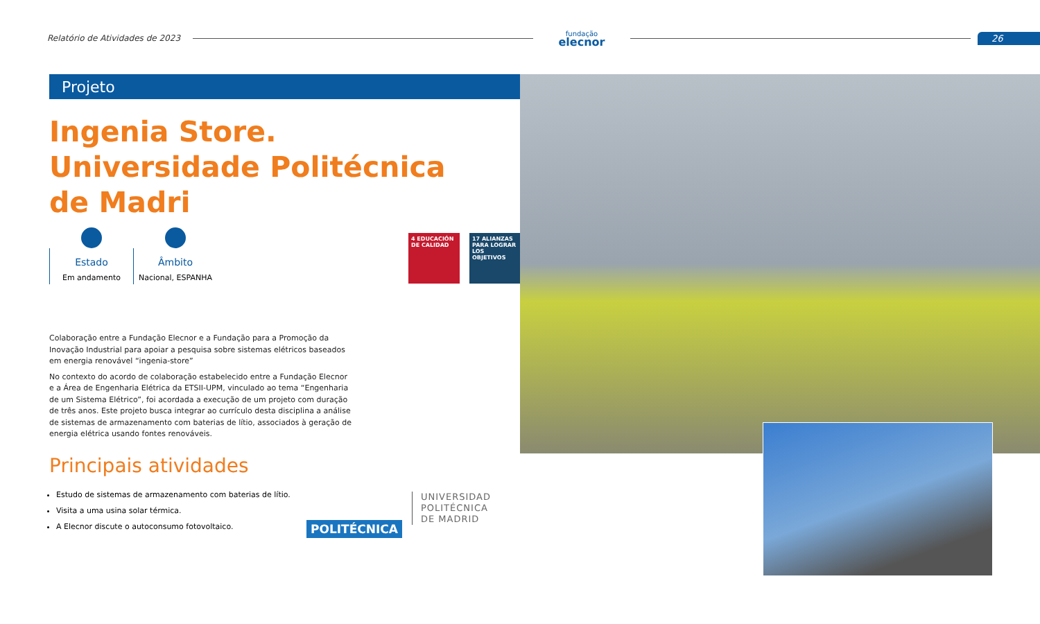Relatório de Atividades de 2023
fundação
elecnor
26
Projeto
Ingenia Store.
Universidade Politécnica
de Madri
Estado
Em andamento
Âmbito
Nacional, ESPANHA
4 EDUCACIÓN DE CALIDAD
17 ALIANZAS PARA LOGRAR LOS OBJETIVOS
Colaboração entre a Fundação Elecnor e a Fundação para a Promoção da Inovação Industrial para apoiar a pesquisa sobre sistemas elétricos baseados em energia renovável “ingenia-store”
No contexto do acordo de colaboração estabelecido entre a Fundação Elecnor e a Área de Engenharia Elétrica da ETSII-UPM, vinculado ao tema “Engenharia de um Sistema Elétrico”, foi acordada a execução de um projeto com duração de três anos. Este projeto busca integrar ao currículo desta disciplina a análise de sistemas de armazenamento com baterias de lítio, associados à geração de energia elétrica usando fontes renováveis.
Principais atividades
Estudo de sistemas de armazenamento com baterias de lítio.
Visita a uma usina solar térmica.
A Elecnor discute o autoconsumo fotovoltaico.
POLITÉCNICA
UNIVERSIDAD
POLITÉCNICA
DE MADRID